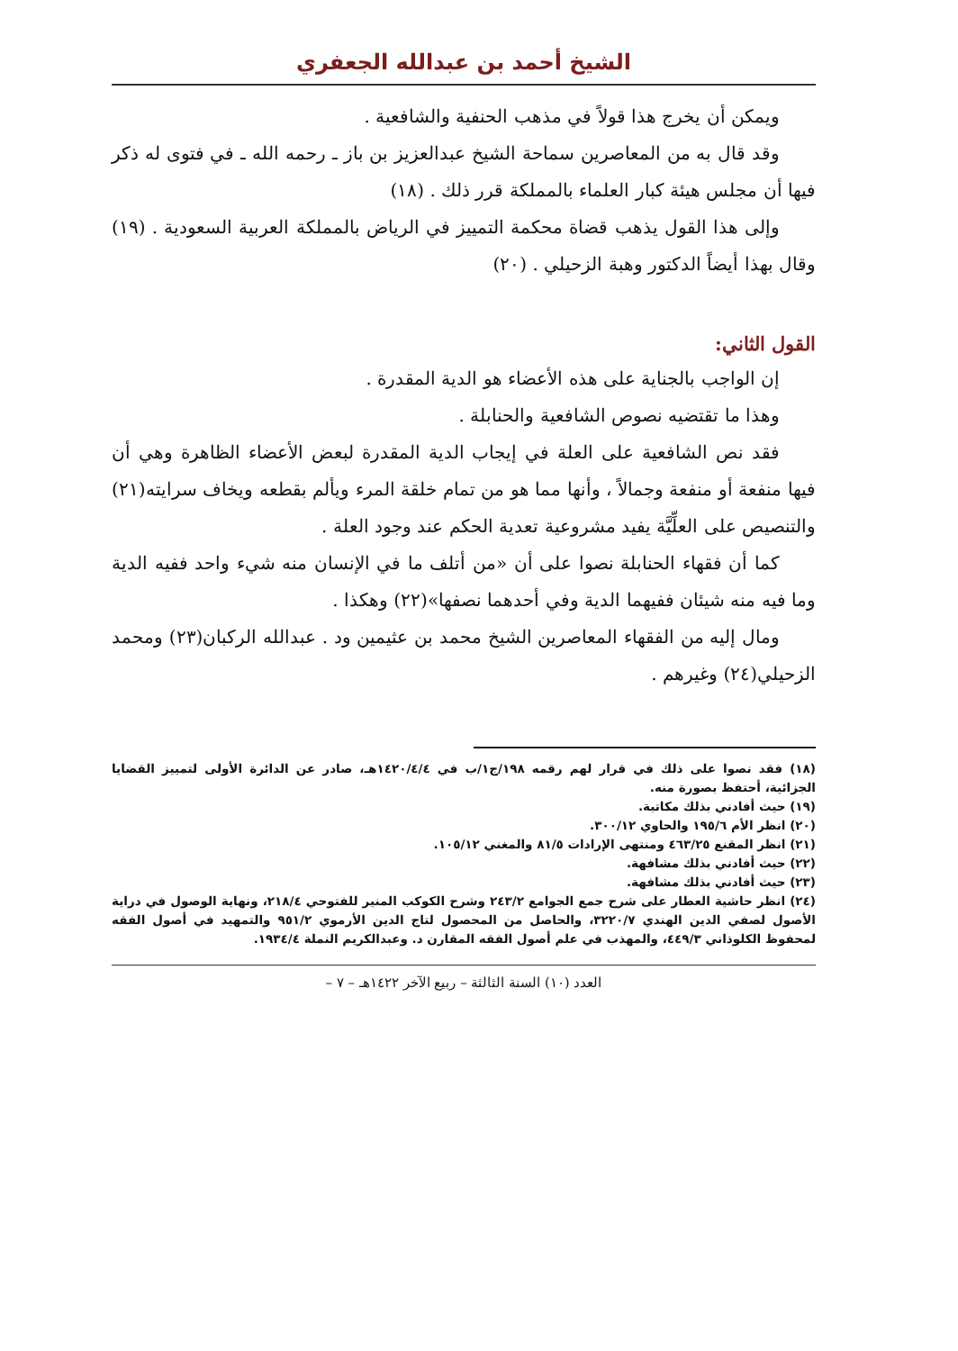الشيخ أحمد بن عبدالله الجعفري
ويمكن أن يخرج هذا قولاً في مذهب الحنفية والشافعية .
وقد قال به من المعاصرين سماحة الشيخ عبدالعزيز بن باز ـ رحمه الله ـ في فتوى له ذكر فيها أن مجلس هيئة كبار العلماء بالمملكة قرر ذلك . (١٨)
وإلى هذا القول يذهب قضاة محكمة التمييز في الرياض بالمملكة العربية السعودية . (١٩) وقال بهذا أيضاً الدكتور وهبة الزحيلي . (٢٠)
القول الثاني:
إن الواجب بالجناية على هذه الأعضاء هو الدية المقدرة .
وهذا ما تقتضيه نصوص الشافعية والحنابلة .
فقد نص الشافعية على العلة في إيجاب الدية المقدرة لبعض الأعضاء الظاهرة وهي أن فيها منفعة أو منفعة وجمالاً ، وأنها مما هو من تمام خلقة المرء ويألم بقطعه ويخاف سرايته(٢١) والتنصيص على العلِّيَّة يفيد مشروعية تعدية الحكم عند وجود العلة .
كما أن فقهاء الحنابلة نصوا على أن «من أتلف ما في الإنسان منه شيء واحد ففيه الدية وما فيه منه شيئان ففيهما الدية وفي أحدهما نصفها»(٢٢) وهكذا .
ومال إليه من الفقهاء المعاصرين الشيخ محمد بن عثيمين ود . عبدالله الركبان(٢٣) ومحمد الزحيلي(٢٤) وغيرهم .
(١٨) فقد نصوا على ذلك في قرار لهم رقمه ١٩٨/ج١/ب في ١٤٢٠/٤/٤هـ، صادر عن الدائرة الأولى لتمييز القضايا الجزائية، أحتفظ بصورة منه.
(١٩) حيث أفادني بذلك مكاتبة.
(٢٠) انظر الأم ١٩٥/٦ والحاوي ٣٠٠/١٢.
(٢١) انظر المقنع ٤٦٣/٢٥ ومنتهى الإرادات ٨١/٥ والمغني ١٠٥/١٢.
(٢٢) حيث أفادني بذلك مشافهة.
(٢٣) حيث أفادني بذلك مشافهة.
(٢٤) انظر حاشية العطار على شرح جمع الجوامع ٢٤٣/٢ وشرح الكوكب المنير للفتوحي ٢١٨/٤، ونهاية الوصول في دراية الأصول لصفي الدين الهندي ٣٢٢٠/٧، والحاصل من المحصول لتاج الدين الأرموي ٩٥١/٢ والتمهيد في أصول الفقه لمحفوظ الكلوذاني ٤٤٩/٣، والمهذب في علم أصول الفقه المقارن د. وعبدالكريم النملة ١٩٣٤/٤.
العدد (١٠) السنة الثالثة – ربيع الآخر ١٤٢٢هـ – ٧ –